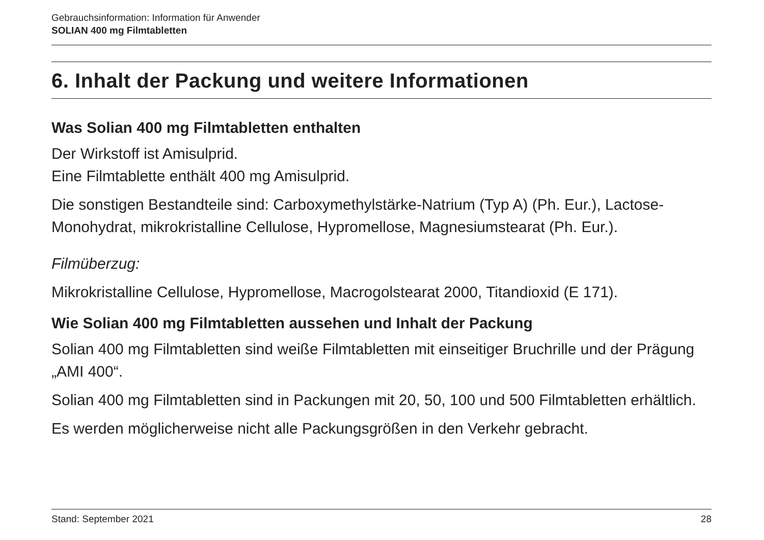Gebrauchsinformation: Information für Anwender
SOLIAN 400 mg Filmtabletten
6. Inhalt der Packung und weitere Informationen
Was Solian 400 mg Filmtabletten enthalten
Der Wirkstoff ist Amisulprid.
Eine Filmtablette enthält 400 mg Amisulprid.
Die sonstigen Bestandteile sind: Carboxymethylstärke-Natrium (Typ A) (Ph. Eur.), Lactose-Monohydrat, mikrokristalline Cellulose, Hypromellose, Magnesiumstearat (Ph. Eur.).
Filmüberzug:
Mikrokristalline Cellulose, Hypromellose, Macrogolstearat 2000, Titandioxid (E 171).
Wie Solian 400 mg Filmtabletten aussehen und Inhalt der Packung
Solian 400 mg Filmtabletten sind weiße Filmtabletten mit einseitiger Bruchrille und der Prägung „AMI 400“.
Solian 400 mg Filmtabletten sind in Packungen mit 20, 50, 100 und 500 Filmtabletten erhältlich.
Es werden möglicherweise nicht alle Packungsgrößen in den Verkehr gebracht.
Stand: September 2021 28